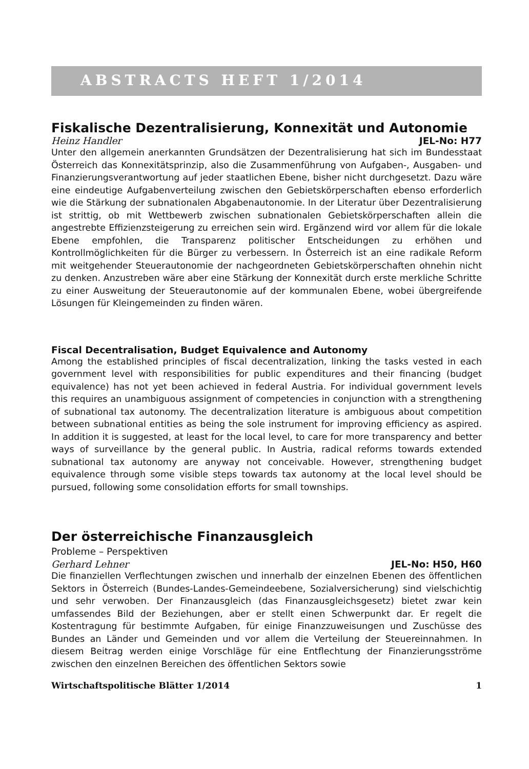ABSTRACTS HEFT 1/2014
Fiskalische Dezentralisierung, Konnexität und Autonomie
Heinz Handler JEL-No: H77
Unter den allgemein anerkannten Grundsätzen der Dezentralisierung hat sich im Bundesstaat Österreich das Konnexitätsprinzip, also die Zusammenführung von Aufgaben-, Ausgaben- und Finanzierungsverantwortung auf jeder staatlichen Ebene, bisher nicht durchgesetzt. Dazu wäre eine eindeutige Aufgabenverteilung zwischen den Gebietskörperschaften ebenso erforderlich wie die Stärkung der subnationalen Abgabenautonomie. In der Literatur über Dezentralisierung ist strittig, ob mit Wettbewerb zwischen subnationalen Gebietskörperschaften allein die angestrebte Effizienzsteigerung zu erreichen sein wird. Ergänzend wird vor allem für die lokale Ebene empfohlen, die Transparenz politischer Entscheidungen zu erhöhen und Kontrollmöglichkeiten für die Bürger zu verbessern. In Österreich ist an eine radikale Reform mit weitgehender Steuerautonomie der nachgeordneten Gebietskörperschaften ohnehin nicht zu denken. Anzustreben wäre aber eine Stärkung der Konnexität durch erste merkliche Schritte zu einer Ausweitung der Steuerautonomie auf der kommunalen Ebene, wobei übergreifende Lösungen für Kleingemeinden zu finden wären.
Fiscal Decentralisation, Budget Equivalence and Autonomy
Among the established principles of fiscal decentralization, linking the tasks vested in each government level with responsibilities for public expenditures and their financing (budget equivalence) has not yet been achieved in federal Austria. For individual government levels this requires an unambiguous assignment of competencies in conjunction with a strengthening of subnational tax autonomy. The decentralization literature is ambiguous about competition between subnational entities as being the sole instrument for improving efficiency as aspired. In addition it is suggested, at least for the local level, to care for more transparency and better ways of surveillance by the general public. In Austria, radical reforms towards extended subnational tax autonomy are anyway not conceivable. However, strengthening budget equivalence through some visible steps towards tax autonomy at the local level should be pursued, following some consolidation efforts for small townships.
Der österreichische Finanzausgleich
Probleme – Perspektiven
Gerhard Lehner JEL-No: H50, H60
Die finanziellen Verflechtungen zwischen und innerhalb der einzelnen Ebenen des öffentlichen Sektors in Österreich (Bundes-Landes-Gemeindeebene, Sozialversicherung) sind vielschichtig und sehr verwoben. Der Finanzausgleich (das Finanzausgleichsgesetz) bietet zwar kein umfassendes Bild der Beziehungen, aber er stellt einen Schwerpunkt dar. Er regelt die Kostentragung für bestimmte Aufgaben, für einige Finanzzuweisungen und Zuschüsse des Bundes an Länder und Gemeinden und vor allem die Verteilung der Steuereinnahmen. In diesem Beitrag werden einige Vorschläge für eine Entflechtung der Finanzierungsströme zwischen den einzelnen Bereichen des öffentlichen Sektors sowie
Wirtschaftspolitische Blätter 1/2014 1